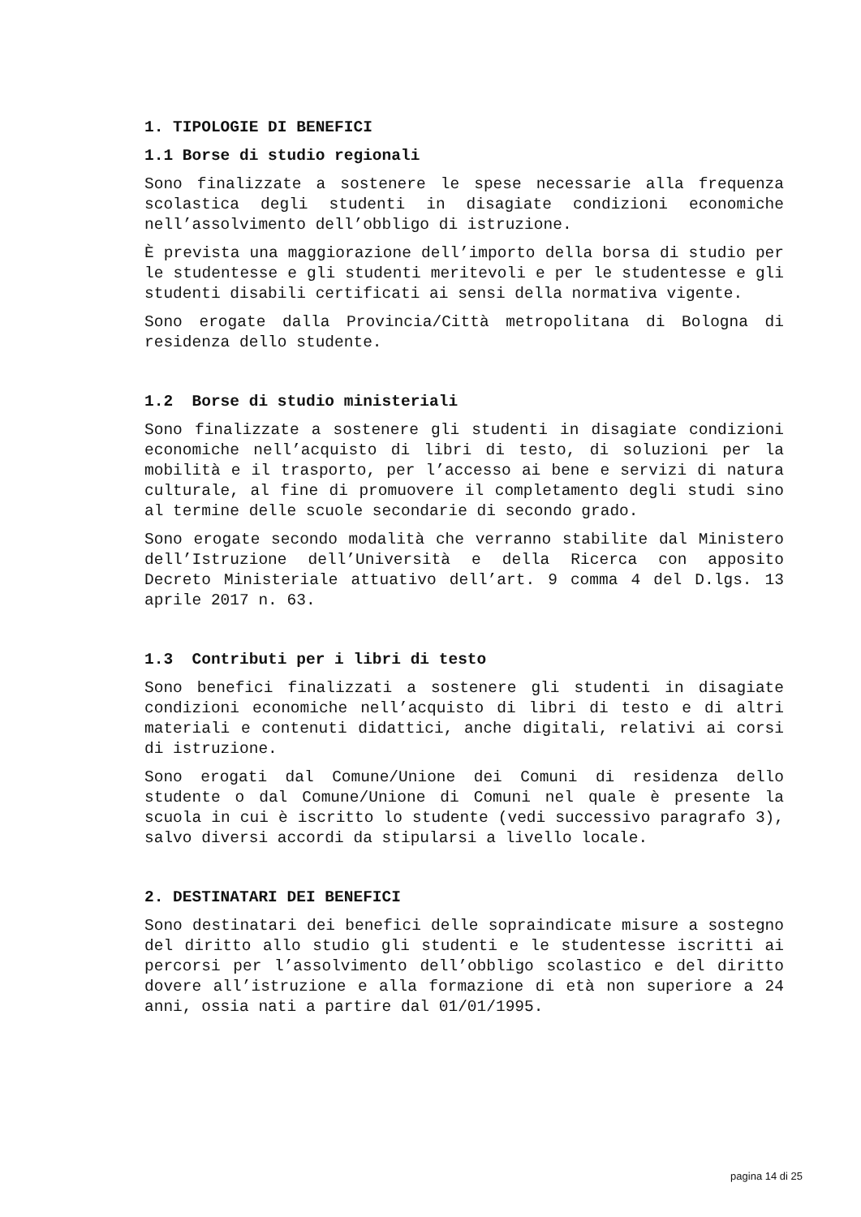1. TIPOLOGIE DI BENEFICI
1.1 Borse di studio regionali
Sono finalizzate a sostenere le spese necessarie alla frequenza scolastica degli studenti in disagiate condizioni economiche nell’assolvimento dell’obbligo di istruzione.
È prevista una maggiorazione dell’importo della borsa di studio per le studentesse e gli studenti meritevoli e per le studentesse e gli studenti disabili certificati ai sensi della normativa vigente.
Sono erogate dalla Provincia/Città metropolitana di Bologna di residenza dello studente.
1.2 Borse di studio ministeriali
Sono finalizzate a sostenere gli studenti in disagiate condizioni economiche nell’acquisto di libri di testo, di soluzioni per la mobilità e il trasporto, per l’accesso ai bene e servizi di natura culturale, al fine di promuovere il completamento degli studi sino al termine delle scuole secondarie di secondo grado.
Sono erogate secondo modalità che verranno stabilite dal Ministero dell’Istruzione dell’Università e della Ricerca con apposito Decreto Ministeriale attuativo dell’art. 9 comma 4 del D.lgs. 13 aprile 2017 n. 63.
1.3 Contributi per i libri di testo
Sono benefici finalizzati a sostenere gli studenti in disagiate condizioni economiche nell’acquisto di libri di testo e di altri materiali e contenuti didattici, anche digitali, relativi ai corsi di istruzione.
Sono erogati dal Comune/Unione dei Comuni di residenza dello studente o dal Comune/Unione di Comuni nel quale è presente la scuola in cui è iscritto lo studente (vedi successivo paragrafo 3), salvo diversi accordi da stipularsi a livello locale.
2. DESTINATARI DEI BENEFICI
Sono destinatari dei benefici delle sopraindicate misure a sostegno del diritto allo studio gli studenti e le studentesse iscritti ai percorsi per l’assolvimento dell’obbligo scolastico e del diritto dovere all’istruzione e alla formazione di età non superiore a 24 anni, ossia nati a partire dal 01/01/1995.
pagina 14 di 25